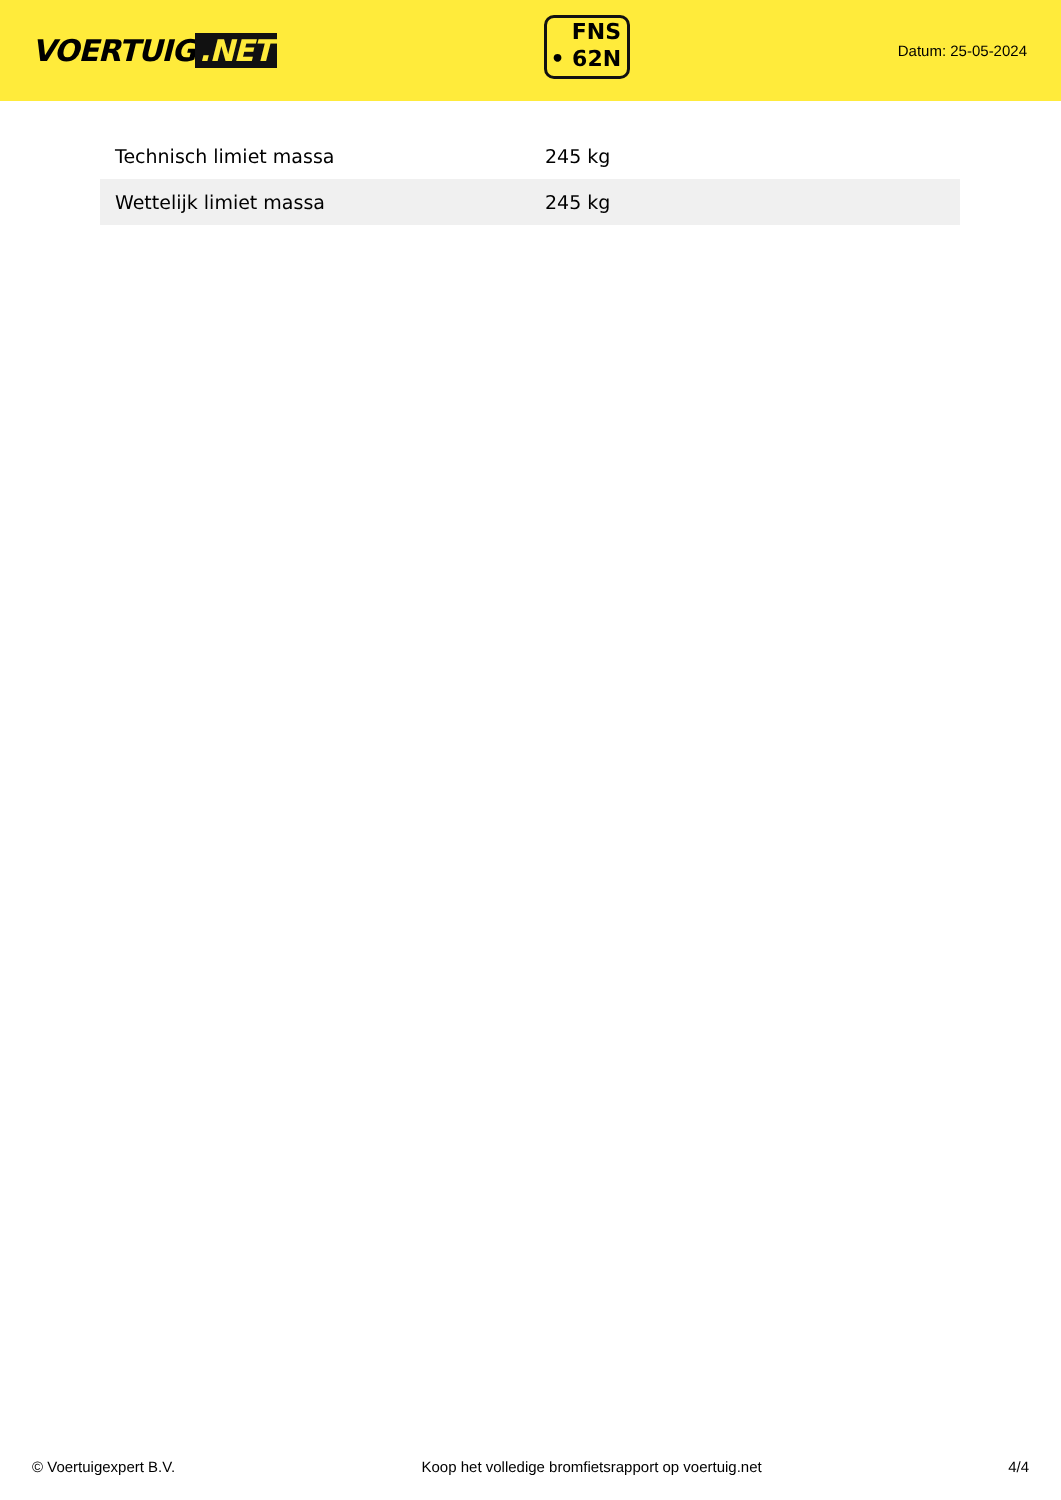VOERTUIG.NET
FNS
• 62N
Datum: 25-05-2024
| Technisch limiet massa | 245 kg |
| Wettelijk limiet massa | 245 kg |
© Voertuigexpert B.V. Koop het volledige bromfietsrapport op voertuig.net 4/4